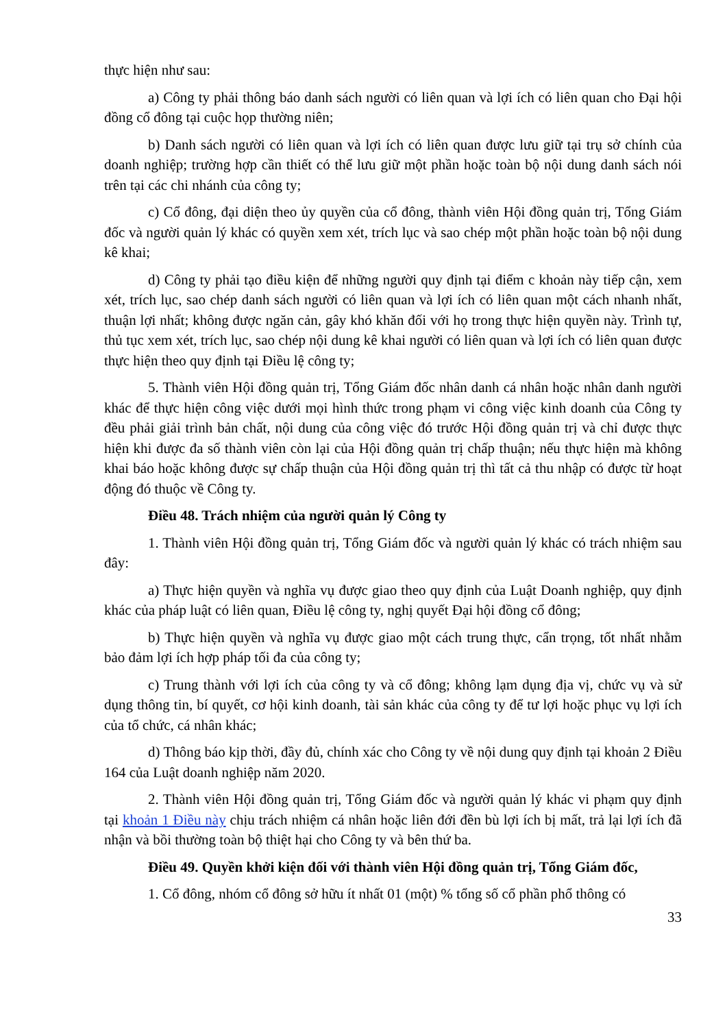thực hiện như sau:
a) Công ty phải thông báo danh sách người có liên quan và lợi ích có liên quan cho Đại hội đồng cổ đông tại cuộc họp thường niên;
b) Danh sách người có liên quan và lợi ích có liên quan được lưu giữ tại trụ sở chính của doanh nghiệp; trường hợp cần thiết có thể lưu giữ một phần hoặc toàn bộ nội dung danh sách nói trên tại các chi nhánh của công ty;
c) Cổ đông, đại diện theo ủy quyền của cổ đông, thành viên Hội đồng quản trị, Tổng Giám đốc và người quản lý khác có quyền xem xét, trích lục và sao chép một phần hoặc toàn bộ nội dung kê khai;
d) Công ty phải tạo điều kiện để những người quy định tại điểm c khoản này tiếp cận, xem xét, trích lục, sao chép danh sách người có liên quan và lợi ích có liên quan một cách nhanh nhất, thuận lợi nhất; không được ngăn cản, gây khó khăn đối với họ trong thực hiện quyền này. Trình tự, thủ tục xem xét, trích lục, sao chép nội dung kê khai người có liên quan và lợi ích có liên quan được thực hiện theo quy định tại Điều lệ công ty;
5. Thành viên Hội đồng quản trị, Tổng Giám đốc nhân danh cá nhân hoặc nhân danh người khác để thực hiện công việc dưới mọi hình thức trong phạm vi công việc kinh doanh của Công ty đều phải giải trình bản chất, nội dung của công việc đó trước Hội đồng quản trị và chỉ được thực hiện khi được đa số thành viên còn lại của Hội đồng quản trị chấp thuận; nếu thực hiện mà không khai báo hoặc không được sự chấp thuận của Hội đồng quản trị thì tất cả thu nhập có được từ hoạt động đó thuộc về Công ty.
Điều 48. Trách nhiệm của người quản lý Công ty
1. Thành viên Hội đồng quản trị, Tổng Giám đốc và người quản lý khác có trách nhiệm sau đây:
a) Thực hiện quyền và nghĩa vụ được giao theo quy định của Luật Doanh nghiệp, quy định khác của pháp luật có liên quan, Điều lệ công ty, nghị quyết Đại hội đồng cổ đông;
b) Thực hiện quyền và nghĩa vụ được giao một cách trung thực, cẩn trọng, tốt nhất nhằm bảo đảm lợi ích hợp pháp tối đa của công ty;
c) Trung thành với lợi ích của công ty và cổ đông; không lạm dụng địa vị, chức vụ và sử dụng thông tin, bí quyết, cơ hội kinh doanh, tài sản khác của công ty để tư lợi hoặc phục vụ lợi ích của tổ chức, cá nhân khác;
d) Thông báo kịp thời, đầy đủ, chính xác cho Công ty về nội dung quy định tại khoản 2 Điều 164 của Luật doanh nghiệp năm 2020.
2. Thành viên Hội đồng quản trị, Tổng Giám đốc và người quản lý khác vi phạm quy định tại khoản 1 Điều này chịu trách nhiệm cá nhân hoặc liên đới đền bù lợi ích bị mất, trả lại lợi ích đã nhận và bồi thường toàn bộ thiệt hại cho Công ty và bên thứ ba.
Điều 49. Quyền khởi kiện đối với thành viên Hội đồng quản trị, Tổng Giám đốc,
1. Cổ đông, nhóm cổ đông sở hữu ít nhất 01 (một) % tổng số cổ phần phổ thông có
33